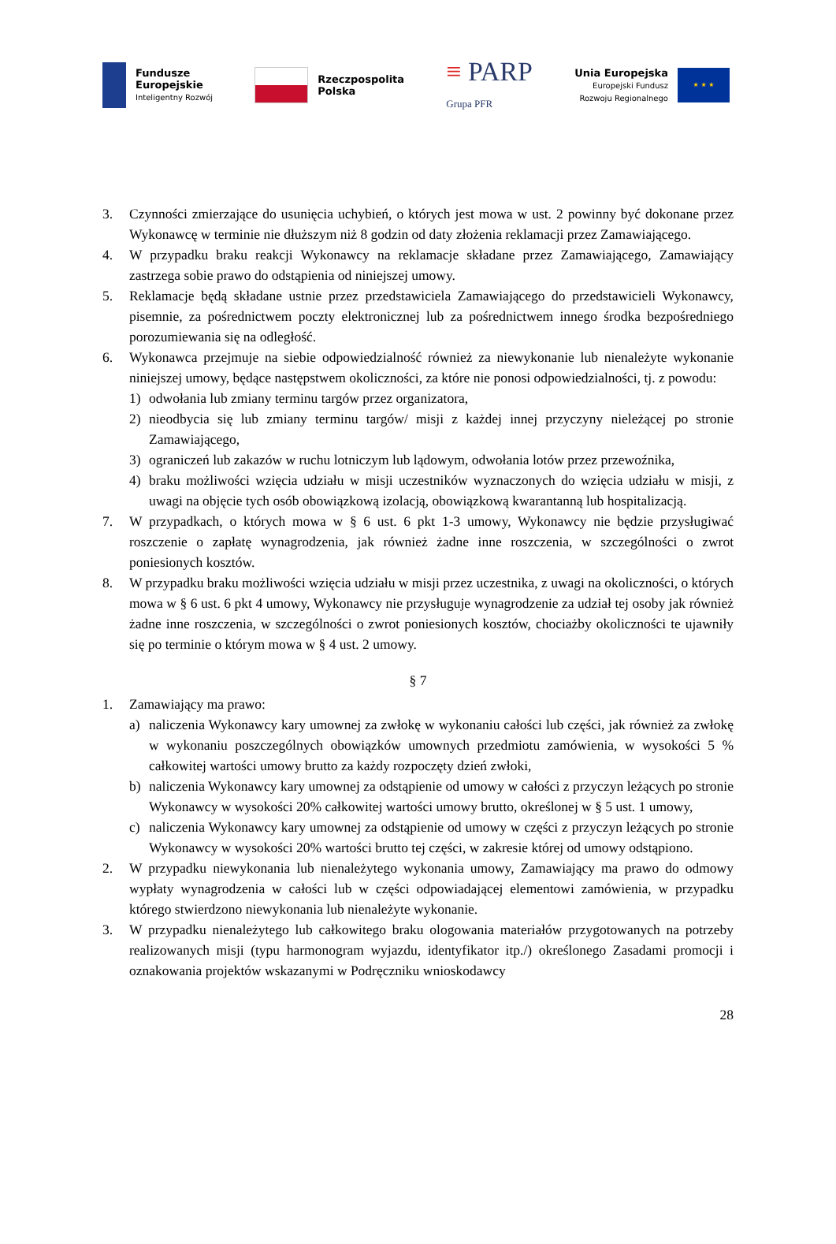Fundusze
Europejskie
Inteligentny Rozwój
Rzeczpospolita
Polska
≡ PARP
Grupa PFR
Unia Europejska
Europejski Fundusz
Rozwoju Regionalnego
★ ★ ★
3. Czynności zmierzające do usunięcia uchybień, o których jest mowa w ust. 2 powinny być dokonane przez Wykonawcę w terminie nie dłuższym niż 8 godzin od daty złożenia reklamacji przez Zamawiającego.
4. W przypadku braku reakcji Wykonawcy na reklamacje składane przez Zamawiającego, Zamawiający zastrzega sobie prawo do odstąpienia od niniejszej umowy.
5. Reklamacje będą składane ustnie przez przedstawiciela Zamawiającego do przedstawicieli Wykonawcy, pisemnie, za pośrednictwem poczty elektronicznej lub za pośrednictwem innego środka bezpośredniego porozumiewania się na odległość.
6. Wykonawca przejmuje na siebie odpowiedzialność również za niewykonanie lub nienależyte wykonanie niniejszej umowy, będące następstwem okoliczności, za które nie ponosi odpowiedzialności, tj. z powodu:
1) odwołania lub zmiany terminu targów przez organizatora,
2) nieodbycia się lub zmiany terminu targów/ misji z każdej innej przyczyny nieleżącej po stronie Zamawiającego,
3) ograniczeń lub zakazów w ruchu lotniczym lub lądowym, odwołania lotów przez przewoźnika,
4) braku możliwości wzięcia udziału w misji uczestników wyznaczonych do wzięcia udziału w misji, z uwagi na objęcie tych osób obowiązkową izolacją, obowiązkową kwarantanną lub hospitalizacją.
7. W przypadkach, o których mowa w § 6 ust. 6 pkt 1-3 umowy, Wykonawcy nie będzie przysługiwać roszczenie o zapłatę wynagrodzenia, jak również żadne inne roszczenia, w szczególności o zwrot poniesionych kosztów.
8. W przypadku braku możliwości wzięcia udziału w misji przez uczestnika, z uwagi na okoliczności, o których mowa w § 6 ust. 6 pkt 4 umowy, Wykonawcy nie przysługuje wynagrodzenie za udział tej osoby jak również żadne inne roszczenia, w szczególności o zwrot poniesionych kosztów, chociażby okoliczności te ujawniły się po terminie o którym mowa w § 4 ust. 2 umowy.
§ 7
1. Zamawiający ma prawo:
a) naliczenia Wykonawcy kary umownej za zwłokę w wykonaniu całości lub części, jak również za zwłokę w wykonaniu poszczególnych obowiązków umownych przedmiotu zamówienia, w wysokości 5 % całkowitej wartości umowy brutto za każdy rozpoczęty dzień zwłoki,
b) naliczenia Wykonawcy kary umownej za odstąpienie od umowy w całości z przyczyn leżących po stronie Wykonawcy w wysokości 20% całkowitej wartości umowy brutto, określonej w § 5 ust. 1 umowy,
c) naliczenia Wykonawcy kary umownej za odstąpienie od umowy w części z przyczyn leżących po stronie Wykonawcy w wysokości 20% wartości brutto tej części, w zakresie której od umowy odstąpiono.
2. W przypadku niewykonania lub nienależytego wykonania umowy, Zamawiający ma prawo do odmowy wypłaty wynagrodzenia w całości lub w części odpowiadającej elementowi zamówienia, w przypadku którego stwierdzono niewykonania lub nienależyte wykonanie.
3. W przypadku nienależytego lub całkowitego braku ologowania materiałów przygotowanych na potrzeby realizowanych misji (typu harmonogram wyjazdu, identyfikator itp./) określonego Zasadami promocji i oznakowania projektów wskazanymi w Podręczniku wnioskodawcy
28